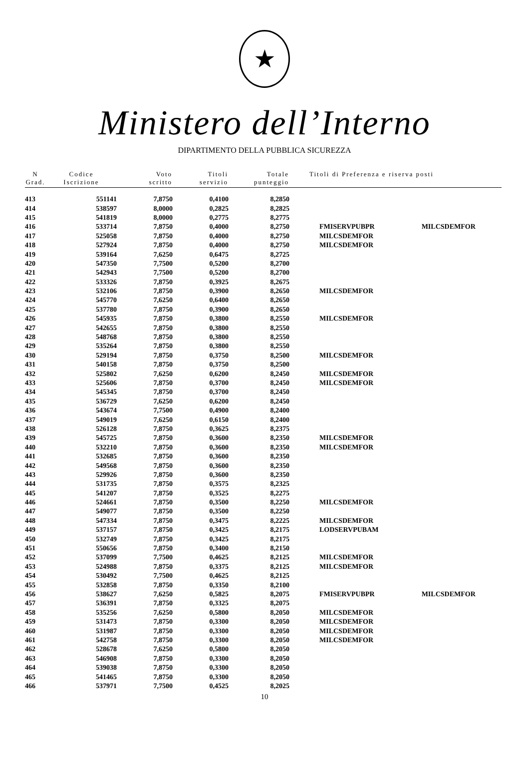★
Ministero dell’Interno
DIPARTIMENTO DELLA PUBBLICA SICUREZZA
| N Grad. | Codice Iscrizione | Voto scritto | Titoli servizio | Totale punteggio | Titoli di Preferenza e riserva posti | |
| --- | --- | --- | --- | --- | --- | --- |
| 413 | 551141 | 7,8750 | 0,4100 | 8,2850 | | |
| 414 | 538597 | 8,0000 | 0,2825 | 8,2825 | | |
| 415 | 541819 | 8,0000 | 0,2775 | 8,2775 | | |
| 416 | 533714 | 7,8750 | 0,4000 | 8,2750 | FMISERVPUBPR | MILCSDEMFOR |
| 417 | 525058 | 7,8750 | 0,4000 | 8,2750 | MILCSDEMFOR | |
| 418 | 527924 | 7,8750 | 0,4000 | 8,2750 | MILCSDEMFOR | |
| 419 | 539164 | 7,6250 | 0,6475 | 8,2725 | | |
| 420 | 547350 | 7,7500 | 0,5200 | 8,2700 | | |
| 421 | 542943 | 7,7500 | 0,5200 | 8,2700 | | |
| 422 | 533326 | 7,8750 | 0,3925 | 8,2675 | | |
| 423 | 532106 | 7,8750 | 0,3900 | 8,2650 | MILCSDEMFOR | |
| 424 | 545770 | 7,6250 | 0,6400 | 8,2650 | | |
| 425 | 537780 | 7,8750 | 0,3900 | 8,2650 | | |
| 426 | 545935 | 7,8750 | 0,3800 | 8,2550 | MILCSDEMFOR | |
| 427 | 542655 | 7,8750 | 0,3800 | 8,2550 | | |
| 428 | 548768 | 7,8750 | 0,3800 | 8,2550 | | |
| 429 | 535264 | 7,8750 | 0,3800 | 8,2550 | | |
| 430 | 529194 | 7,8750 | 0,3750 | 8,2500 | MILCSDEMFOR | |
| 431 | 540158 | 7,8750 | 0,3750 | 8,2500 | | |
| 432 | 525802 | 7,6250 | 0,6200 | 8,2450 | MILCSDEMFOR | |
| 433 | 525606 | 7,8750 | 0,3700 | 8,2450 | MILCSDEMFOR | |
| 434 | 545345 | 7,8750 | 0,3700 | 8,2450 | | |
| 435 | 536729 | 7,6250 | 0,6200 | 8,2450 | | |
| 436 | 543674 | 7,7500 | 0,4900 | 8,2400 | | |
| 437 | 549019 | 7,6250 | 0,6150 | 8,2400 | | |
| 438 | 526128 | 7,8750 | 0,3625 | 8,2375 | | |
| 439 | 545725 | 7,8750 | 0,3600 | 8,2350 | MILCSDEMFOR | |
| 440 | 532210 | 7,8750 | 0,3600 | 8,2350 | MILCSDEMFOR | |
| 441 | 532685 | 7,8750 | 0,3600 | 8,2350 | | |
| 442 | 549568 | 7,8750 | 0,3600 | 8,2350 | | |
| 443 | 529926 | 7,8750 | 0,3600 | 8,2350 | | |
| 444 | 531735 | 7,8750 | 0,3575 | 8,2325 | | |
| 445 | 541207 | 7,8750 | 0,3525 | 8,2275 | | |
| 446 | 524661 | 7,8750 | 0,3500 | 8,2250 | MILCSDEMFOR | |
| 447 | 549077 | 7,8750 | 0,3500 | 8,2250 | | |
| 448 | 547334 | 7,8750 | 0,3475 | 8,2225 | MILCSDEMFOR | |
| 449 | 537157 | 7,8750 | 0,3425 | 8,2175 | LODSERVPUBAM | |
| 450 | 532749 | 7,8750 | 0,3425 | 8,2175 | | |
| 451 | 550656 | 7,8750 | 0,3400 | 8,2150 | | |
| 452 | 537099 | 7,7500 | 0,4625 | 8,2125 | MILCSDEMFOR | |
| 453 | 524988 | 7,8750 | 0,3375 | 8,2125 | MILCSDEMFOR | |
| 454 | 530492 | 7,7500 | 0,4625 | 8,2125 | | |
| 455 | 532858 | 7,8750 | 0,3350 | 8,2100 | | |
| 456 | 538627 | 7,6250 | 0,5825 | 8,2075 | FMISERVPUBPR | MILCSDEMFOR |
| 457 | 536391 | 7,8750 | 0,3325 | 8,2075 | | |
| 458 | 535256 | 7,6250 | 0,5800 | 8,2050 | MILCSDEMFOR | |
| 459 | 531473 | 7,8750 | 0,3300 | 8,2050 | MILCSDEMFOR | |
| 460 | 531987 | 7,8750 | 0,3300 | 8,2050 | MILCSDEMFOR | |
| 461 | 542758 | 7,8750 | 0,3300 | 8,2050 | MILCSDEMFOR | |
| 462 | 528678 | 7,6250 | 0,5800 | 8,2050 | | |
| 463 | 546908 | 7,8750 | 0,3300 | 8,2050 | | |
| 464 | 539038 | 7,8750 | 0,3300 | 8,2050 | | |
| 465 | 541465 | 7,8750 | 0,3300 | 8,2050 | | |
| 466 | 537971 | 7,7500 | 0,4525 | 8,2025 | | |
10